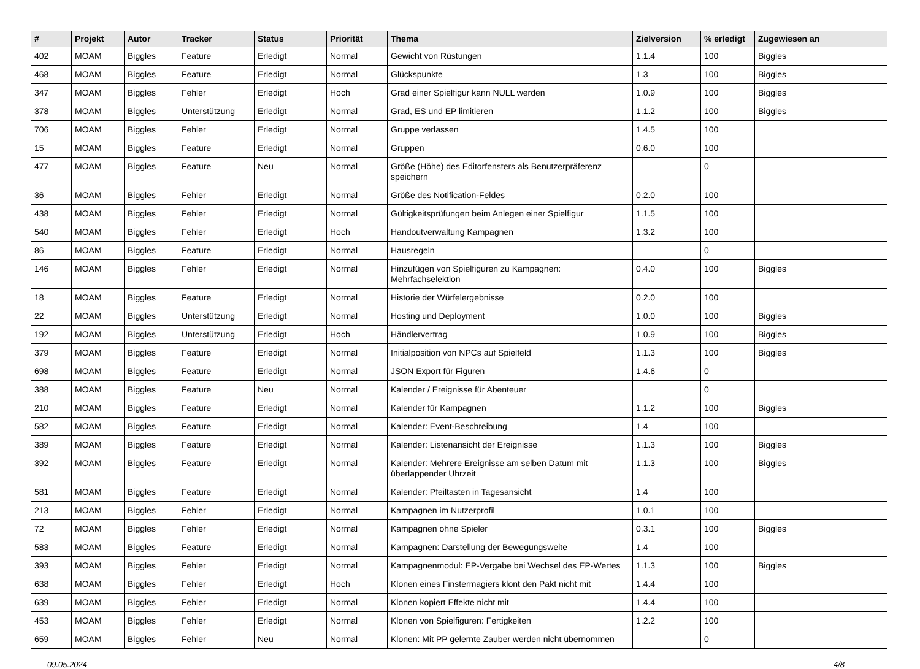| # | Projekt | Autor | Tracker | Status | Priorität | Thema | Zielversion | % erledigt | Zugewiesen an |
| --- | --- | --- | --- | --- | --- | --- | --- | --- | --- |
| 402 | MOAM | Biggles | Feature | Erledigt | Normal | Gewicht von Rüstungen | 1.1.4 | 100 | Biggles |
| 468 | MOAM | Biggles | Feature | Erledigt | Normal | Glückspunkte | 1.3 | 100 | Biggles |
| 347 | MOAM | Biggles | Fehler | Erledigt | Hoch | Grad einer Spielfigur kann NULL werden | 1.0.9 | 100 | Biggles |
| 378 | MOAM | Biggles | Unterstützung | Erledigt | Normal | Grad, ES und EP limitieren | 1.1.2 | 100 | Biggles |
| 706 | MOAM | Biggles | Fehler | Erledigt | Normal | Gruppe verlassen | 1.4.5 | 100 | |
| 15 | MOAM | Biggles | Feature | Erledigt | Normal | Gruppen | 0.6.0 | 100 | |
| 477 | MOAM | Biggles | Feature | Neu | Normal | Größe (Höhe) des Editorfensters als Benutzerpräferenz speichern | | 0 | |
| 36 | MOAM | Biggles | Fehler | Erledigt | Normal | Größe des Notification-Feldes | 0.2.0 | 100 | |
| 438 | MOAM | Biggles | Fehler | Erledigt | Normal | Gültigkeitsprüfungen beim Anlegen einer Spielfigur | 1.1.5 | 100 | |
| 540 | MOAM | Biggles | Fehler | Erledigt | Hoch | Handoutverwaltung Kampagnen | 1.3.2 | 100 | |
| 86 | MOAM | Biggles | Feature | Erledigt | Normal | Hausregeln | | 0 | |
| 146 | MOAM | Biggles | Fehler | Erledigt | Normal | Hinzufügen von Spielfiguren zu Kampagnen: Mehrfachselektion | 0.4.0 | 100 | Biggles |
| 18 | MOAM | Biggles | Feature | Erledigt | Normal | Historie der Würfelergebnisse | 0.2.0 | 100 | |
| 22 | MOAM | Biggles | Unterstützung | Erledigt | Normal | Hosting und Deployment | 1.0.0 | 100 | Biggles |
| 192 | MOAM | Biggles | Unterstützung | Erledigt | Hoch | Händlervertrag | 1.0.9 | 100 | Biggles |
| 379 | MOAM | Biggles | Feature | Erledigt | Normal | Initialposition von NPCs auf Spielfeld | 1.1.3 | 100 | Biggles |
| 698 | MOAM | Biggles | Feature | Erledigt | Normal | JSON Export für Figuren | 1.4.6 | 0 | |
| 388 | MOAM | Biggles | Feature | Neu | Normal | Kalender / Ereignisse für Abenteuer | | 0 | |
| 210 | MOAM | Biggles | Feature | Erledigt | Normal | Kalender für Kampagnen | 1.1.2 | 100 | Biggles |
| 582 | MOAM | Biggles | Feature | Erledigt | Normal | Kalender: Event-Beschreibung | 1.4 | 100 | |
| 389 | MOAM | Biggles | Feature | Erledigt | Normal | Kalender: Listenansicht der Ereignisse | 1.1.3 | 100 | Biggles |
| 392 | MOAM | Biggles | Feature | Erledigt | Normal | Kalender: Mehrere Ereignisse am selben Datum mit überlappender Uhrzeit | 1.1.3 | 100 | Biggles |
| 581 | MOAM | Biggles | Feature | Erledigt | Normal | Kalender: Pfeiltasten in Tagesansicht | 1.4 | 100 | |
| 213 | MOAM | Biggles | Fehler | Erledigt | Normal | Kampagnen im Nutzerprofil | 1.0.1 | 100 | |
| 72 | MOAM | Biggles | Fehler | Erledigt | Normal | Kampagnen ohne Spieler | 0.3.1 | 100 | Biggles |
| 583 | MOAM | Biggles | Feature | Erledigt | Normal | Kampagnen: Darstellung der Bewegungsweite | 1.4 | 100 | |
| 393 | MOAM | Biggles | Fehler | Erledigt | Normal | Kampagnenmodul: EP-Vergabe bei Wechsel des EP-Wertes | 1.1.3 | 100 | Biggles |
| 638 | MOAM | Biggles | Fehler | Erledigt | Hoch | Klonen eines Finstermagiers klont den Pakt nicht mit | 1.4.4 | 100 | |
| 639 | MOAM | Biggles | Fehler | Erledigt | Normal | Klonen kopiert Effekte nicht mit | 1.4.4 | 100 | |
| 453 | MOAM | Biggles | Fehler | Erledigt | Normal | Klonen von Spielfiguren: Fertigkeiten | 1.2.2 | 100 | |
| 659 | MOAM | Biggles | Fehler | Neu | Normal | Klonen: Mit PP gelernte Zauber werden nicht übernommen | | 0 | |
09.05.2024 4/8